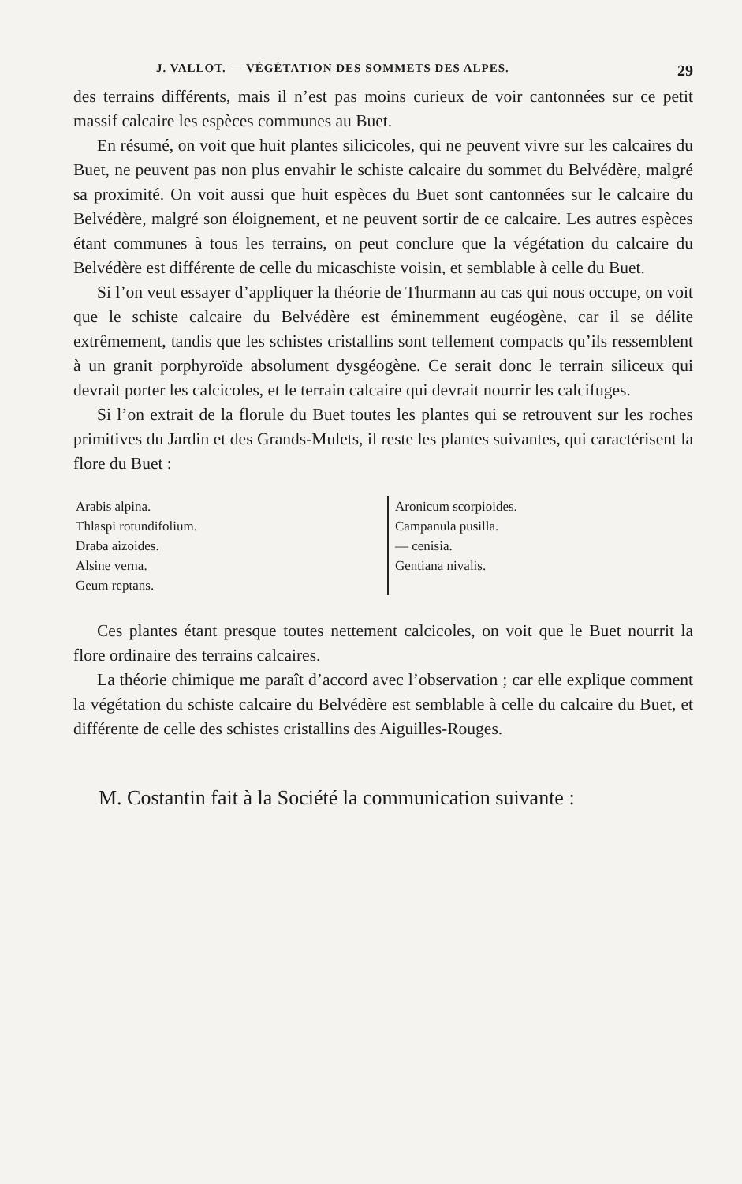J. VALLOT. — VÉGÉTATION DES SOMMETS DES ALPES. 29
des terrains différents, mais il n’est pas moins curieux de voir cantonnées sur ce petit massif calcaire les espèces communes au Buet.
En résumé, on voit que huit plantes silicicoles, qui ne peuvent vivre sur les calcaires du Buet, ne peuvent pas non plus envahir le schiste calcaire du sommet du Belvédère, malgré sa proximité. On voit aussi que huit espèces du Buet sont cantonnées sur le calcaire du Belvédère, malgré son éloignement, et ne peuvent sortir de ce calcaire. Les autres espèces étant communes à tous les terrains, on peut conclure que la végétation du calcaire du Belvédère est différente de celle du micaschiste voisin, et semblable à celle du Buet.
Si l’on veut essayer d’appliquer la théorie de Thurmann au cas qui nous occupe, on voit que le schiste calcaire du Belvédère est éminemment eugéogène, car il se délite extrêmement, tandis que les schistes cristallins sont tellement compacts qu’ils ressemblent à un granit porphyroïde absolument dysgéogène. Ce serait donc le terrain siliceux qui devrait porter les calcicoles, et le terrain calcaire qui devrait nourrir les calcifuges.
Si l’on extrait de la florule du Buet toutes les plantes qui se retrouvent sur les roches primitives du Jardin et des Grands-Mulets, il reste les plantes suivantes, qui caractérisent la flore du Buet :
Arabis alpina.
Thlaspi rotundifolium.
Draba aizoides.
Alsine verna.
Geum reptans.
Aronicum scorpioides.
Campanula pusilla.
— cenisia.
Gentiana nivalis.
Ces plantes étant presque toutes nettement calcicoles, on voit que le Buet nourrit la flore ordinaire des terrains calcaires.
La théorie chimique me paraît d’accord avec l’observation ; car elle explique comment la végétation du schiste calcaire du Belvédère est semblable à celle du calcaire du Buet, et différente de celle des schistes cristallins des Aiguilles-Rouges.
M. Costantin fait à la Société la communication suivante :